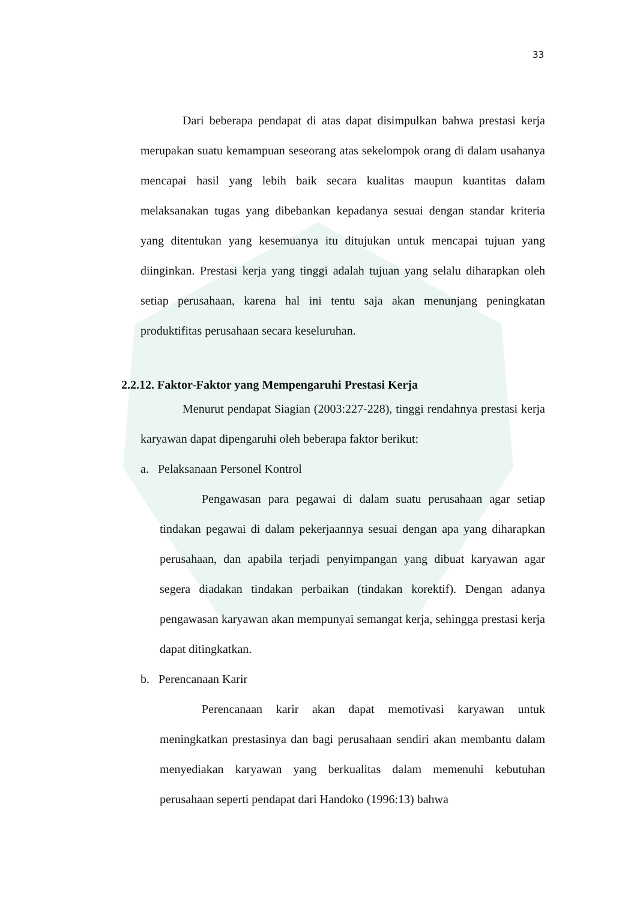33
Dari beberapa pendapat di atas dapat disimpulkan bahwa prestasi kerja merupakan suatu kemampuan seseorang atas sekelompok orang di dalam usahanya mencapai hasil yang lebih baik secara kualitas maupun kuantitas dalam melaksanakan tugas yang dibebankan kepadanya sesuai dengan standar kriteria yang ditentukan yang kesemuanya itu ditujukan untuk mencapai tujuan yang diinginkan. Prestasi kerja yang tinggi adalah tujuan yang selalu diharapkan oleh setiap perusahaan, karena hal ini tentu saja akan menunjang peningkatan produktifitas perusahaan secara keseluruhan.
2.2.12. Faktor-Faktor yang Mempengaruhi Prestasi Kerja
Menurut pendapat Siagian (2003:227-228), tinggi rendahnya prestasi kerja karyawan dapat dipengaruhi oleh beberapa faktor berikut:
a. Pelaksanaan Personel Kontrol
Pengawasan para pegawai di dalam suatu perusahaan agar setiap tindakan pegawai di dalam pekerjaannya sesuai dengan apa yang diharapkan perusahaan, dan apabila terjadi penyimpangan yang dibuat karyawan agar segera diadakan tindakan perbaikan (tindakan korektif). Dengan adanya pengawasan karyawan akan mempunyai semangat kerja, sehingga prestasi kerja dapat ditingkatkan.
b. Perencanaan Karir
Perencanaan karir akan dapat memotivasi karyawan untuk meningkatkan prestasinya dan bagi perusahaan sendiri akan membantu dalam menyediakan karyawan yang berkualitas dalam memenuhi kebutuhan perusahaan seperti pendapat dari Handoko (1996:13) bahwa